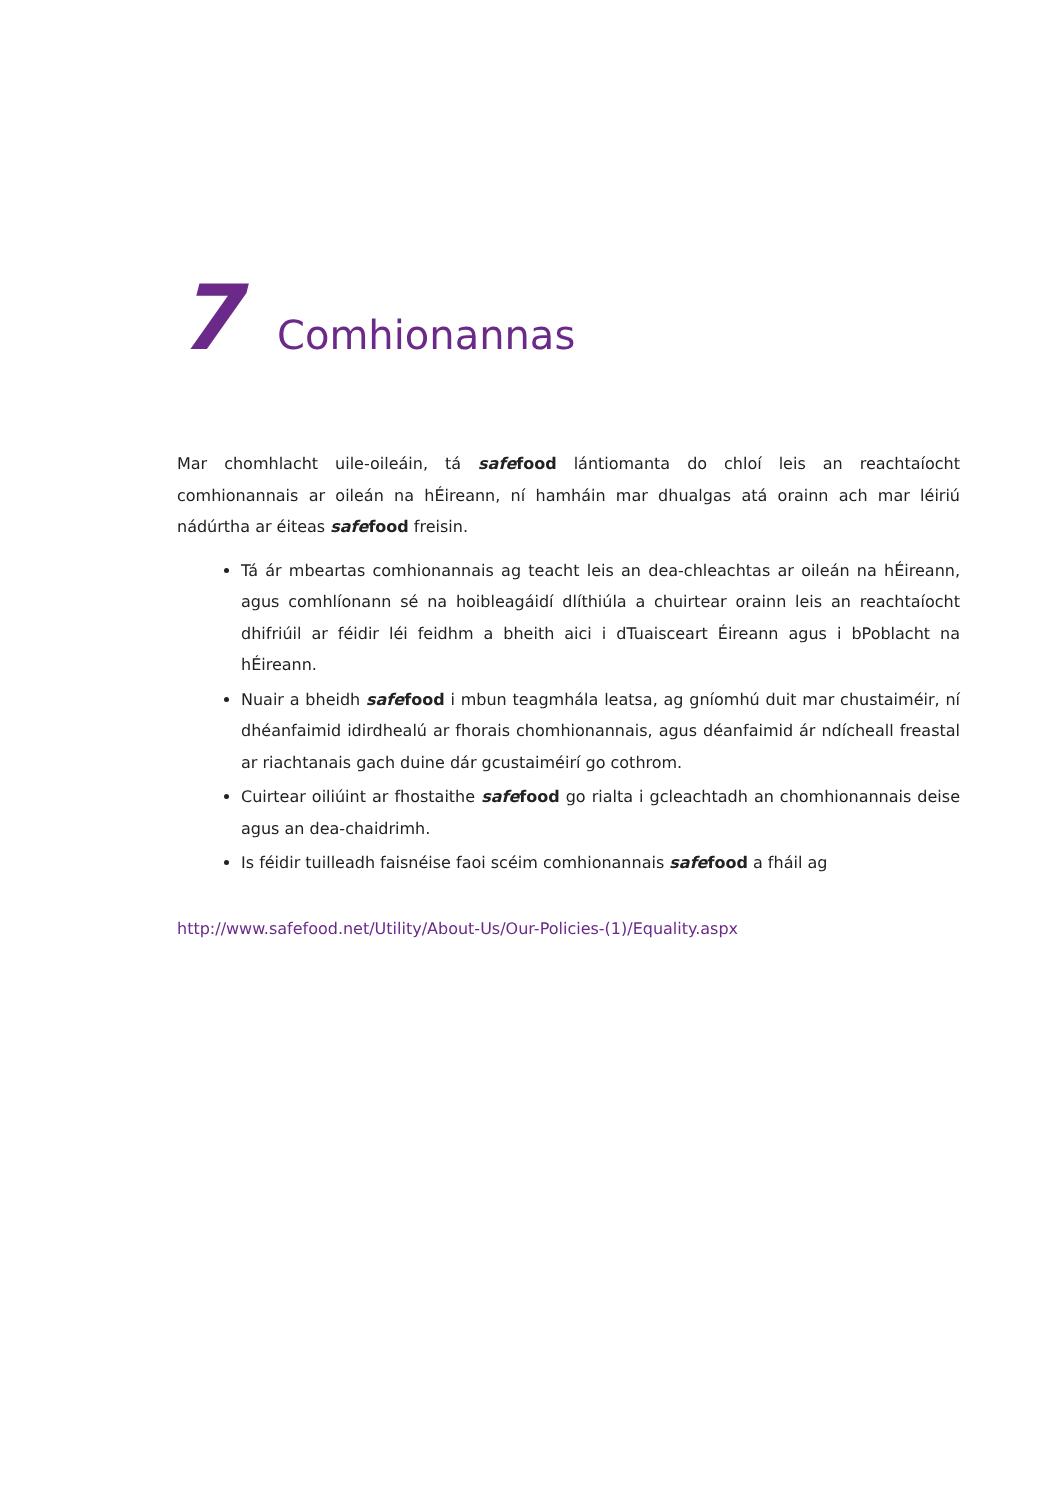7 Comhionannas
Mar chomhlacht uile-oileáin, tá safe food lántiomanta do chloí leis an reachtaíocht comhionannais ar oileán na hÉireann, ní hamháin mar dhualgas atá orainn ach mar léiriú nádúrtha ar éiteas safe food freisin.
Tá ár mbeartas comhionannais ag teacht leis an dea-chleachtas ar oileán na hÉireann, agus comhlíonann sé na hoibleagáidí dlíthiúla a chuirtear orainn leis an reachtaíocht dhifriúil ar féidir léi feidhm a bheith aici i dTuaisceart Éireann agus i bPoblacht na hÉireann.
Nuair a bheidh safe food i mbun teagmhála leatsa, ag gníomhú duit mar chustaiméir, ní dhéanfaimid idirdhealú ar fhorais chomhionannais, agus déanfaimid ár ndícheall freastal ar riachtanais gach duine dár gcustaiméirí go cothrom.
Cuirtear oiliúint ar fhostaithe safe food go rialta i gcleachtadh an chomhionannais deise agus an dea-chaidrimh.
Is féidir tuilleadh faisnéise faoi scéim comhionannais safe food a fháil ag
http://www.safefood.net/Utility/About-Us/Our-Policies-(1)/Equality.aspx